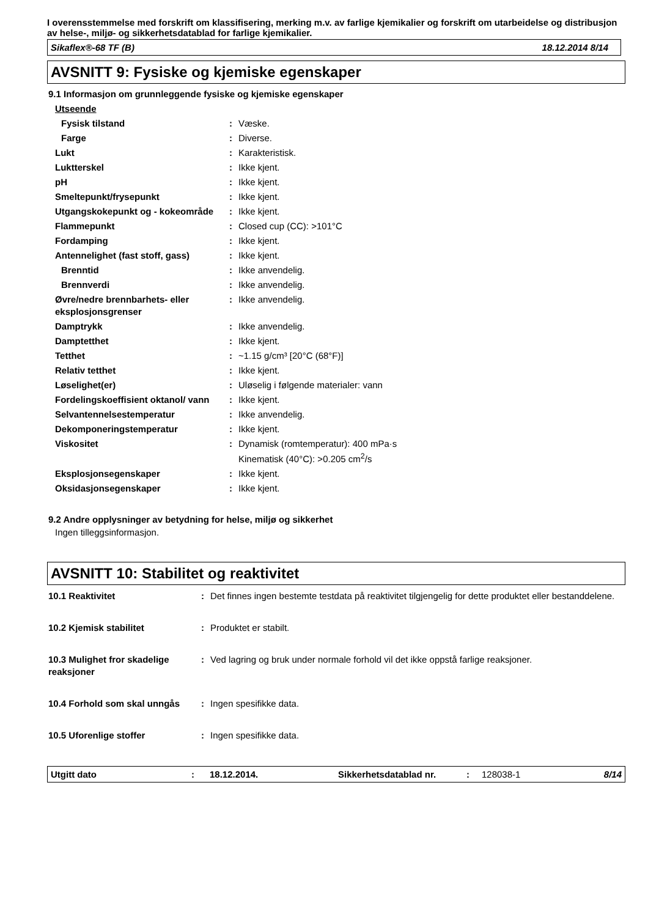I overensstemmelse med forskrift om klassifisering, merking m.v. av farlige kjemikalier og forskrift om utarbeidelse og distribusjon av helse-, miljø- og sikkerhetsdatablad for farlige kjemikalier.
Sikaflex®-68 TF (B) 18.12.2014 8/14
AVSNITT 9: Fysiske og kjemiske egenskaper
9.1 Informasjon om grunnleggende fysiske og kjemiske egenskaper
| Utseende | | |
| Fysisk tilstand | : | Væske. |
| Farge | : | Diverse. |
| Lukt | : | Karakteristisk. |
| Luktterskel | : | Ikke kjent. |
| pH | : | Ikke kjent. |
| Smeltepunkt/frysepunkt | : | Ikke kjent. |
| Utgangskokepunkt og - kokeområde | : | Ikke kjent. |
| Flammepunkt | : | Closed cup (CC): >101°C |
| Fordamping | : | Ikke kjent. |
| Antennelighet (fast stoff, gass) | : | Ikke kjent. |
| Brenntid | : | Ikke anvendelig. |
| Brennverdi | : | Ikke anvendelig. |
| Øvre/nedre brennbarhets- eller eksplosjonsgrenser | : | Ikke anvendelig. |
| Damptrykk | : | Ikke anvendelig. |
| Damptetthet | : | Ikke kjent. |
| Tetthet | : | ~1.15 g/cm³ [20°C (68°F)] |
| Relativ tetthet | : | Ikke kjent. |
| Løselighet(er) | : | Uløselig i følgende materialer: vann |
| Fordelingskoeffisient oktanol/ vann | : | Ikke kjent. |
| Selvantennelsestemperatur | : | Ikke anvendelig. |
| Dekomponeringstemperatur | : | Ikke kjent. |
| Viskositet | : | Dynamisk (romtemperatur): 400 mPa·s Kinematisk (40°C): >0.205 cm<sup>2</sup>/s |
| Eksplosjonsegenskaper | : | Ikke kjent. |
| Oksidasjonsegenskaper | : | Ikke kjent. |
9.2 Andre opplysninger av betydning for helse, miljø og sikkerhet
Ingen tilleggsinformasjon.
AVSNITT 10: Stabilitet og reaktivitet
| 10.1 Reaktivitet | : | Det finnes ingen bestemte testdata på reaktivitet tilgjengelig for dette produktet eller bestanddelene. |
| 10.2 Kjemisk stabilitet | : | Produktet er stabilt. |
| 10.3 Mulighet fror skadelige reaksjoner | : | Ved lagring og bruk under normale forhold vil det ikke oppstå farlige reaksjoner. |
| 10.4 Forhold som skal unngås | : | Ingen spesifikke data. |
| 10.5 Uforenlige stoffer | : | Ingen spesifikke data. |
Utgitt dato: 18.12.2014. Sikkerhetsdatablad nr.: 128038-1 8/14